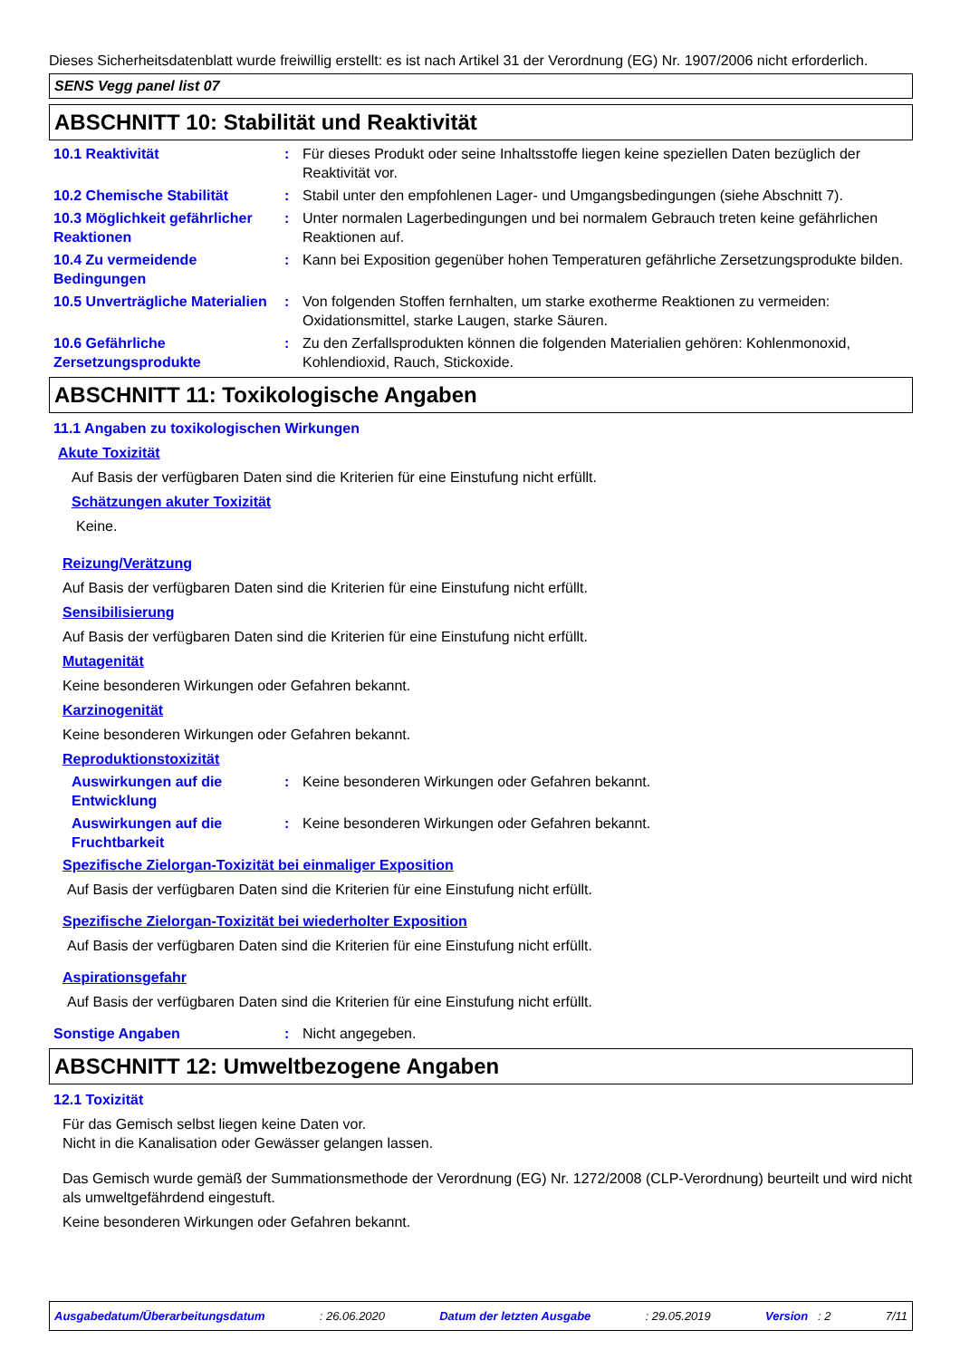Dieses Sicherheitsdatenblatt wurde freiwillig erstellt: es ist nach Artikel 31 der Verordnung (EG) Nr. 1907/2006 nicht erforderlich.
SENS Vegg panel list 07
ABSCHNITT 10: Stabilität und Reaktivität
10.1 Reaktivität : Für dieses Produkt oder seine Inhaltsstoffe liegen keine speziellen Daten bezüglich der Reaktivität vor.
10.2 Chemische Stabilität : Stabil unter den empfohlenen Lager- und Umgangsbedingungen (siehe Abschnitt 7).
10.3 Möglichkeit gefährlicher Reaktionen
: Unter normalen Lagerbedingungen und bei normalem Gebrauch treten keine gefährlichen Reaktionen auf.
10.4 Zu vermeidende Bedingungen
: Kann bei Exposition gegenüber hohen Temperaturen gefährliche Zersetzungsprodukte bilden.
10.5 Unverträgliche Materialien
: Von folgenden Stoffen fernhalten, um starke exotherme Reaktionen zu vermeiden: Oxidationsmittel, starke Laugen, starke Säuren.
10.6 Gefährliche Zersetzungsprodukte
: Zu den Zerfallsprodukten können die folgenden Materialien gehören: Kohlenmonoxid, Kohlendioxid, Rauch, Stickoxide.
ABSCHNITT 11: Toxikologische Angaben
11.1 Angaben zu toxikologischen Wirkungen
Akute Toxizität
Auf Basis der verfügbaren Daten sind die Kriterien für eine Einstufung nicht erfüllt.
Schätzungen akuter Toxizität
Keine.
Reizung/Verätzung
Auf Basis der verfügbaren Daten sind die Kriterien für eine Einstufung nicht erfüllt.
Sensibilisierung
Auf Basis der verfügbaren Daten sind die Kriterien für eine Einstufung nicht erfüllt.
Mutagenität
Keine besonderen Wirkungen oder Gefahren bekannt.
Karzinogenität
Keine besonderen Wirkungen oder Gefahren bekannt.
Reproduktionstoxizität
Auswirkungen auf die Entwicklung
: Keine besonderen Wirkungen oder Gefahren bekannt.
Auswirkungen auf die Fruchtbarkeit
: Keine besonderen Wirkungen oder Gefahren bekannt.
Spezifische Zielorgan-Toxizität bei einmaliger Exposition
Auf Basis der verfügbaren Daten sind die Kriterien für eine Einstufung nicht erfüllt.
Spezifische Zielorgan-Toxizität bei wiederholter Exposition
Auf Basis der verfügbaren Daten sind die Kriterien für eine Einstufung nicht erfüllt.
Aspirationsgefahr
Auf Basis der verfügbaren Daten sind die Kriterien für eine Einstufung nicht erfüllt.
Sonstige Angaben : Nicht angegeben.
ABSCHNITT 12: Umweltbezogene Angaben
12.1 Toxizität
Für das Gemisch selbst liegen keine Daten vor.
Nicht in die Kanalisation oder Gewässer gelangen lassen.
Das Gemisch wurde gemäß der Summationsmethode der Verordnung (EG) Nr. 1272/2008 (CLP-Verordnung) beurteilt und wird nicht als umweltgefährdend eingestuft.
Keine besonderen Wirkungen oder Gefahren bekannt.
Ausgabedatum/Überarbeitungsdatum: 26.06.2020 Datum der letzten Ausgabe: 29.05.2019 Version : 2 7/11